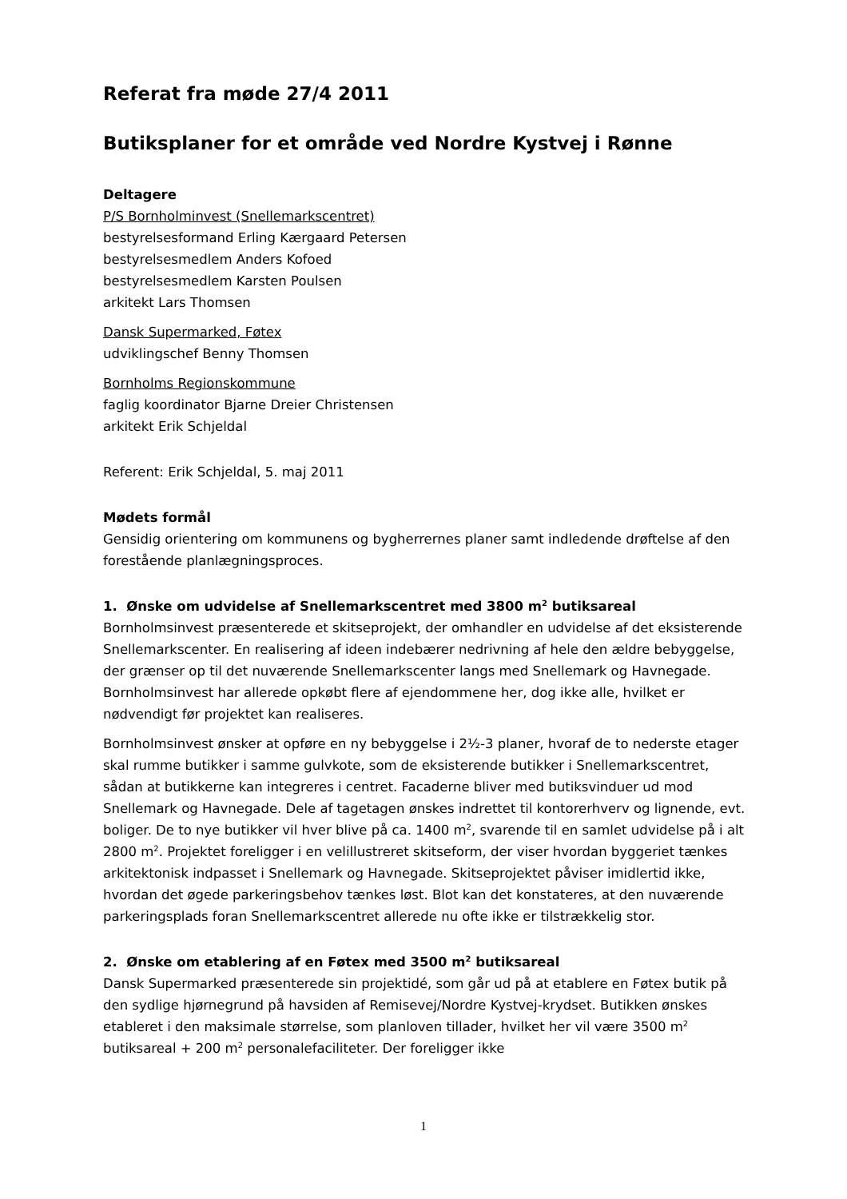Referat fra møde 27/4 2011
Butiksplaner for et område ved Nordre Kystvej i Rønne
Deltagere
P/S Bornholminvest (Snellemarkscentret)
bestyrelsesformand Erling Kærgaard Petersen
bestyrelsesmedlem Anders Kofoed
bestyrelsesmedlem Karsten Poulsen
arkitekt Lars Thomsen
Dansk Supermarked, Føtex
udviklingschef Benny Thomsen
Bornholms Regionskommune
faglig koordinator Bjarne Dreier Christensen
arkitekt Erik Schjeldal
Referent: Erik Schjeldal, 5. maj 2011
Mødets formål
Gensidig orientering om kommunens og bygherrernes planer samt indledende drøftelse af den forestående planlægningsproces.
1. Ønske om udvidelse af Snellemarkscentret med 3800 m<sup>2</sup> butiksareal
Bornholmsinvest præsenterede et skitseprojekt, der omhandler en udvidelse af det eksisterende Snellemarkscenter. En realisering af ideen indebærer nedrivning af hele den ældre bebyggelse, der grænser op til det nuværende Snellemarkscenter langs med Snellemark og Havnegade. Bornholmsinvest har allerede opkøbt flere af ejendommene her, dog ikke alle, hvilket er nødvendigt før projektet kan realiseres.
Bornholmsinvest ønsker at opføre en ny bebyggelse i 2½-3 planer, hvoraf de to nederste etager skal rumme butikker i samme gulvkote, som de eksisterende butikker i Snellemarkscentret, sådan at butikkerne kan integreres i centret. Facaderne bliver med butiksvinduer ud mod Snellemark og Havnegade. Dele af tagetagen ønskes indrettet til kontorerhverv og lignende, evt. boliger. De to nye butikker vil hver blive på ca. 1400 m<sup>2</sup>, svarende til en samlet udvidelse på i alt 2800 m<sup>2</sup>. Projektet foreligger i en velillustreret skitseform, der viser hvordan byggeriet tænkes arkitektonisk indpasset i Snellemark og Havnegade. Skitseprojektet påviser imidlertid ikke, hvordan det øgede parkeringsbehov tænkes løst. Blot kan det konstateres, at den nuværende parkeringsplads foran Snellemarkscentret allerede nu ofte ikke er tilstrækkelig stor.
2. Ønske om etablering af en Føtex med 3500 m<sup>2</sup> butiksareal
Dansk Supermarked præsenterede sin projektidé, som går ud på at etablere en Føtex butik på den sydlige hjørnegrund på havsiden af Remisevej/Nordre Kystvej-krydset. Butikken ønskes etableret i den maksimale størrelse, som planloven tillader, hvilket her vil være 3500 m<sup>2</sup> butiksareal + 200 m<sup>2</sup> personalefaciliteter. Der foreligger ikke
1